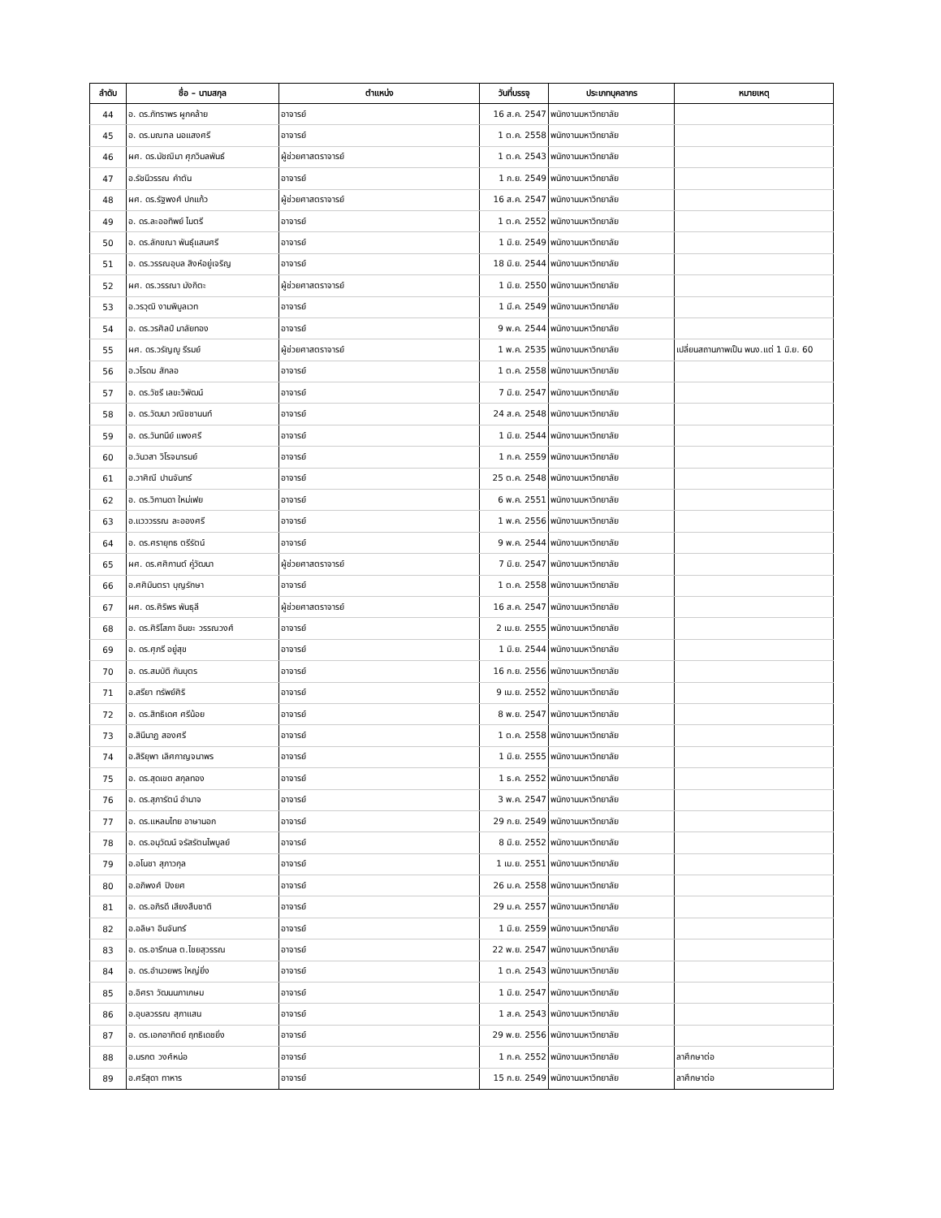| ลำดับ | ชื่อ – นามสกุล | ตำแหน่ง | วันที่บรรจุ | ประเภทบุคลากร | หมายเหตุ |
| --- | --- | --- | --- | --- | --- |
| 44 | อ. ดร.ภัทราพร ผูกคล้าย | อาจารย์ | 16 ส.ค. 2547 | พนักงานมหาวิทยาลัย | |
| 45 | อ. ดร.มณฑล นอแสงศรี | อาจารย์ | 1 ต.ค. 2558 | พนักงานมหาวิทยาลัย | |
| 46 | ผศ. ดร.มัชฌิมา ศุภวิมลพันธ์ | ผู้ช่วยศาสตราจารย์ | 1 ต.ค. 2543 | พนักงานมหาวิทยาลัย | |
| 47 | อ.รัชนีวรรณ คำตัน | อาจารย์ | 1 ก.ย. 2549 | พนักงานมหาวิทยาลัย | |
| 48 | ผศ. ดร.รัฐพงศ์ ปกแก้ว | ผู้ช่วยศาสตราจารย์ | 16 ส.ค. 2547 | พนักงานมหาวิทยาลัย | |
| 49 | อ. ดร.ละออทิพย์ ไมตรี | อาจารย์ | 1 ต.ค. 2552 | พนักงานมหาวิทยาลัย | |
| 50 | อ. ดร.ลักขณา พันธุ์แสนศรี | อาจารย์ | 1 มิ.ย. 2549 | พนักงานมหาวิทยาลัย | |
| 51 | อ. ดร.วรรณอุบล สิงห์อยู่เจริญ | อาจารย์ | 18 มิ.ย. 2544 | พนักงานมหาวิทยาลัย | |
| 52 | ผศ. ดร.วรรณา มังกิตะ | ผู้ช่วยศาสตราจารย์ | 1 มิ.ย. 2550 | พนักงานมหาวิทยาลัย | |
| 53 | อ.วรวุฒิ งามพิบูลเวท | อาจารย์ | 1 มี.ค. 2549 | พนักงานมหาวิทยาลัย | |
| 54 | อ. ดร.วรศิลป์ มาลัยทอง | อาจารย์ | 9 พ.ค. 2544 | พนักงานมหาวิทยาลัย | |
| 55 | ผศ. ดร.วรัญญู รีรมย์ | ผู้ช่วยศาสตราจารย์ | 1 พ.ค. 2535 | พนักงานมหาวิทยาลัย | เปลี่ยนสถานภาพเป็น พนง.แต่ 1 มิ.ย. 60 |
| 56 | อ.วโรดม สักลอ | อาจารย์ | 1 ต.ค. 2558 | พนักงานมหาวิทยาลัย | |
| 57 | อ. ดร.วัชรี เลขะวิพัฒน์ | อาจารย์ | 7 มิ.ย. 2547 | พนักงานมหาวิทยาลัย | |
| 58 | อ. ดร.วัฒนา วณิชชานนท์ | อาจารย์ | 24 ส.ค. 2548 | พนักงานมหาวิทยาลัย | |
| 59 | อ. ดร.วันทนีย์ แพงศรี | อาจารย์ | 1 มิ.ย. 2544 | พนักงานมหาวิทยาลัย | |
| 60 | อ.วันวสา วิโรจนารมย์ | อาจารย์ | 1 ก.ค. 2559 | พนักงานมหาวิทยาลัย | |
| 61 | อ.วาศิณี ปานจันทร์ | อาจารย์ | 25 ต.ค. 2548 | พนักงานมหาวิทยาลัย | |
| 62 | อ. ดร.วิกานดา ใหม่เฟย | อาจารย์ | 6 พ.ค. 2551 | พนักงานมหาวิทยาลัย | |
| 63 | อ.แวววรรณ ละอองศรี | อาจารย์ | 1 พ.ค. 2556 | พนักงานมหาวิทยาลัย | |
| 64 | อ. ดร.ศรายุทธ ตรีรัตน์ | อาจารย์ | 9 พ.ค. 2544 | พนักงานมหาวิทยาลัย | |
| 65 | ผศ. ดร.ศศิกานต์ คู่วัฒนา | ผู้ช่วยศาสตราจารย์ | 7 มิ.ย. 2547 | พนักงานมหาวิทยาลัย | |
| 66 | อ.ศศิมินตรา บุญรักษา | อาจารย์ | 1 ต.ค. 2558 | พนักงานมหาวิทยาลัย | |
| 67 | ผศ. ดร.ศิริพร พันธุลี | ผู้ช่วยศาสตราจารย์ | 16 ส.ค. 2547 | พนักงานมหาวิทยาลัย | |
| 68 | อ. ดร.ศิริโสภา อินขะ วรรณวงศ์ | อาจารย์ | 2 เม.ย. 2555 | พนักงานมหาวิทยาลัย | |
| 69 | อ. ดร.ศุภรี อยู่สุข | อาจารย์ | 1 มิ.ย. 2544 | พนักงานมหาวิทยาลัย | |
| 70 | อ. ดร.สมบัติ กันบุตร | อาจารย์ | 16 ก.ย. 2556 | พนักงานมหาวิทยาลัย | |
| 71 | อ.สรียา ทรัพย์ศิริ | อาจารย์ | 9 เม.ย. 2552 | พนักงานมหาวิทยาลัย | |
| 72 | อ. ดร.สิทธิเดศ ศรีน้อย | อาจารย์ | 8 พ.ย. 2547 | พนักงานมหาวิทยาลัย | |
| 73 | อ.สินีนาฏ สองศรี | อาจารย์ | 1 ต.ค. 2558 | พนักงานมหาวิทยาลัย | |
| 74 | อ.สิริยุพา เลิศกาญจนาพร | อาจารย์ | 1 มิ.ย. 2555 | พนักงานมหาวิทยาลัย | |
| 75 | อ. ดร.สุดเขต สกุลทอง | อาจารย์ | 1 ธ.ค. 2552 | พนักงานมหาวิทยาลัย | |
| 76 | อ. ดร.สุภารัตน์ อำนาจ | อาจารย์ | 3 พ.ค. 2547 | พนักงานมหาวิทยาลัย | |
| 77 | อ. ดร.แหลมไทย อาษานอก | อาจารย์ | 29 ก.ย. 2549 | พนักงานมหาวิทยาลัย | |
| 78 | อ. ดร.อนุวัฒน์ จรัสรัตนไพบูลย์ | อาจารย์ | 8 มิ.ย. 2552 | พนักงานมหาวิทยาลัย | |
| 79 | อ.อโนชา สุภาวกุล | อาจารย์ | 1 เม.ย. 2551 | พนักงานมหาวิทยาลัย | |
| 80 | อ.อภิพงศ์ ปิงยศ | อาจารย์ | 26 ม.ค. 2558 | พนักงานมหาวิทยาลัย | |
| 81 | อ. ดร.อภิรดี เสียงสืบชาติ | อาจารย์ | 29 ม.ค. 2557 | พนักงานมหาวิทยาลัย | |
| 82 | อ.อลิษา อินจันทร์ | อาจารย์ | 1 มิ.ย. 2559 | พนักงานมหาวิทยาลัย | |
| 83 | อ. ดร.อารีกมล ต.ไชยสุวรรณ | อาจารย์ | 22 พ.ย. 2547 | พนักงานมหาวิทยาลัย | |
| 84 | อ. ดร.อำนวยพร ใหญ่ยิ่ง | อาจารย์ | 1 ต.ค. 2543 | พนักงานมหาวิทยาลัย | |
| 85 | อ.อิศรา วัฒนนภาเกษม | อาจารย์ | 1 มิ.ย. 2547 | พนักงานมหาวิทยาลัย | |
| 86 | อ.อุบลวรรณ สุภาแสน | อาจารย์ | 1 ส.ค. 2543 | พนักงานมหาวิทยาลัย | |
| 87 | อ. ดร.เอกอาทิตย์ ฤทธิเดชยิ่ง | อาจารย์ | 29 พ.ย. 2556 | พนักงานมหาวิทยาลัย | |
| 88 | อ.มรกต วงศ์หน่อ | อาจารย์ | 1 ก.ค. 2552 | พนักงานมหาวิทยาลัย | ลาศึกษาต่อ |
| 89 | อ.ศรีสุดา ทาหาร | อาจารย์ | 15 ก.ย. 2549 | พนักงานมหาวิทยาลัย | ลาศึกษาต่อ |